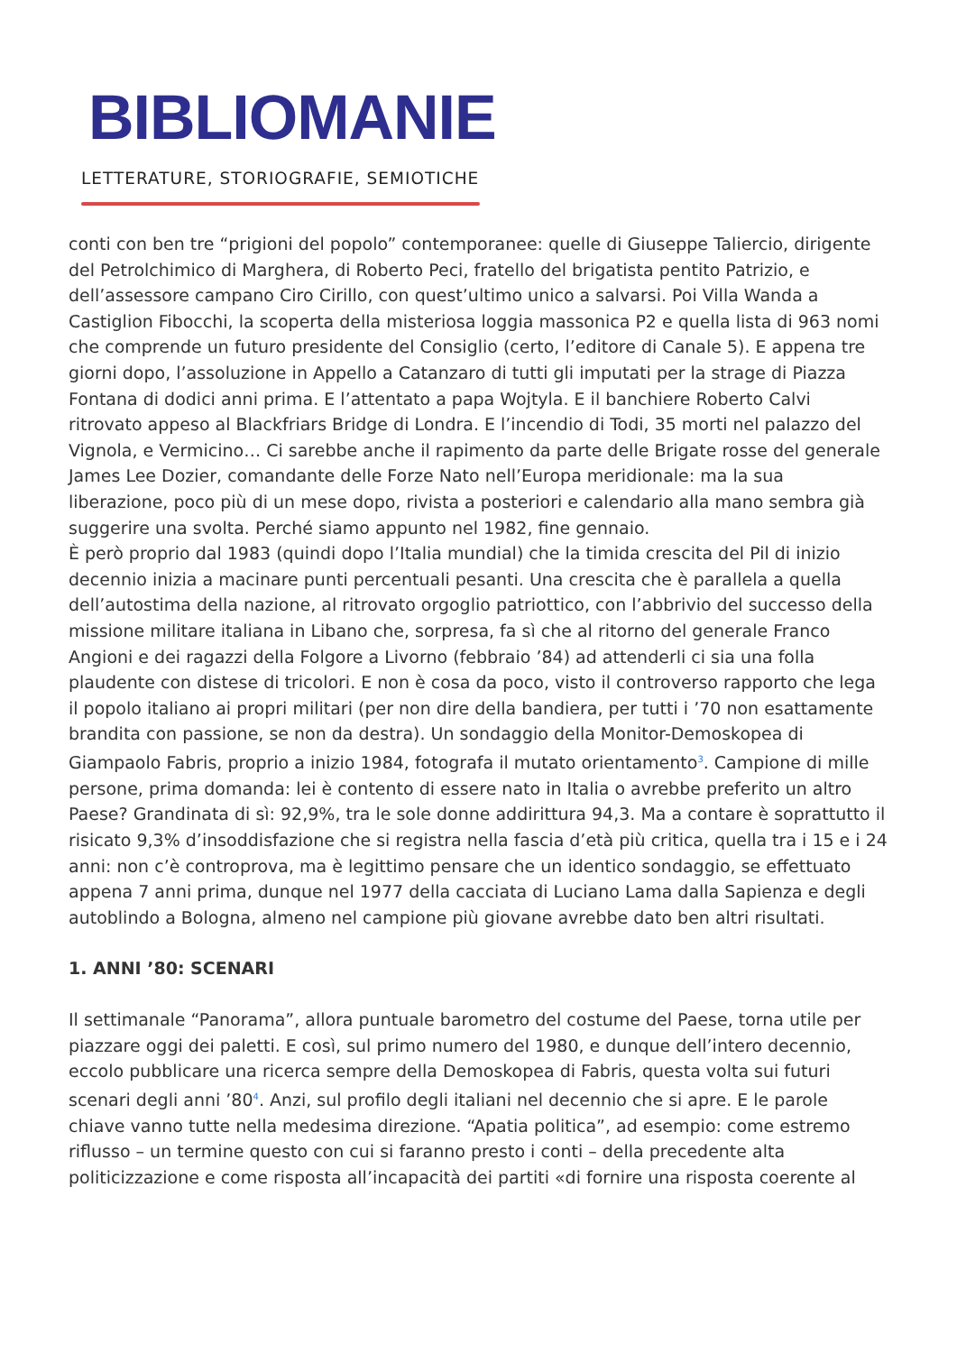BIBLIOMANIE
LETTERATURE, STORIOGRAFIE, SEMIOTICHE
conti con ben tre “prigioni del popolo” contemporanee: quelle di Giuseppe Taliercio, dirigente del Petrolchimico di Marghera, di Roberto Peci, fratello del brigatista pentito Patrizio, e dell’assessore campano Ciro Cirillo, con quest’ultimo unico a salvarsi. Poi Villa Wanda a Castiglion Fibocchi, la scoperta della misteriosa loggia massonica P2 e quella lista di 963 nomi che comprende un futuro presidente del Consiglio (certo, l’editore di Canale 5). E appena tre giorni dopo, l’assoluzione in Appello a Catanzaro di tutti gli imputati per la strage di Piazza Fontana di dodici anni prima. E l’attentato a papa Wojtyla. E il banchiere Roberto Calvi ritrovato appeso al Blackfriars Bridge di Londra. E l’incendio di Todi, 35 morti nel palazzo del Vignola, e Vermicino… Ci sarebbe anche il rapimento da parte delle Brigate rosse del generale James Lee Dozier, comandante delle Forze Nato nell’Europa meridionale: ma la sua liberazione, poco più di un mese dopo, rivista a posteriori e calendario alla mano sembra già suggerire una svolta. Perché siamo appunto nel 1982, fine gennaio.
È però proprio dal 1983 (quindi dopo l’Italia mundial) che la timida crescita del Pil di inizio decennio inizia a macinare punti percentuali pesanti. Una crescita che è parallela a quella dell’autostima della nazione, al ritrovato orgoglio patriottico, con l’abbrivio del successo della missione militare italiana in Libano che, sorpresa, fa sì che al ritorno del generale Franco Angioni e dei ragazzi della Folgore a Livorno (febbraio ’84) ad attenderli ci sia una folla plaudente con distese di tricolori. E non è cosa da poco, visto il controverso rapporto che lega il popolo italiano ai propri militari (per non dire della bandiera, per tutti i ’70 non esattamente brandita con passione, se non da destra). Un sondaggio della Monitor-Demoskopea di Giampaolo Fabris, proprio a inizio 1984, fotografa il mutato orientamento<sup>3</sup>. Campione di mille persone, prima domanda: lei è contento di essere nato in Italia o avrebbe preferito un altro Paese? Grandinata di sì: 92,9%, tra le sole donne addirittura 94,3. Ma a contare è soprattutto il risicato 9,3% d’insoddisfazione che si registra nella fascia d’età più critica, quella tra i 15 e i 24 anni: non c’è controprova, ma è legittimo pensare che un identico sondaggio, se effettuato appena 7 anni prima, dunque nel 1977 della cacciata di Luciano Lama dalla Sapienza e degli autoblindo a Bologna, almeno nel campione più giovane avrebbe dato ben altri risultati.
1. ANNI ’80: SCENARI
Il settimanale “Panorama”, allora puntuale barometro del costume del Paese, torna utile per piazzare oggi dei paletti. E così, sul primo numero del 1980, e dunque dell’intero decennio, eccolo pubblicare una ricerca sempre della Demoskopea di Fabris, questa volta sui futuri scenari degli anni ’80<sup>4</sup>. Anzi, sul profilo degli italiani nel decennio che si apre. E le parole chiave vanno tutte nella medesima direzione. “Apatia politica”, ad esempio: come estremo riflusso – un termine questo con cui si faranno presto i conti – della precedente alta politicizzazione e come risposta all’incapacità dei partiti «di fornire una risposta coerente al